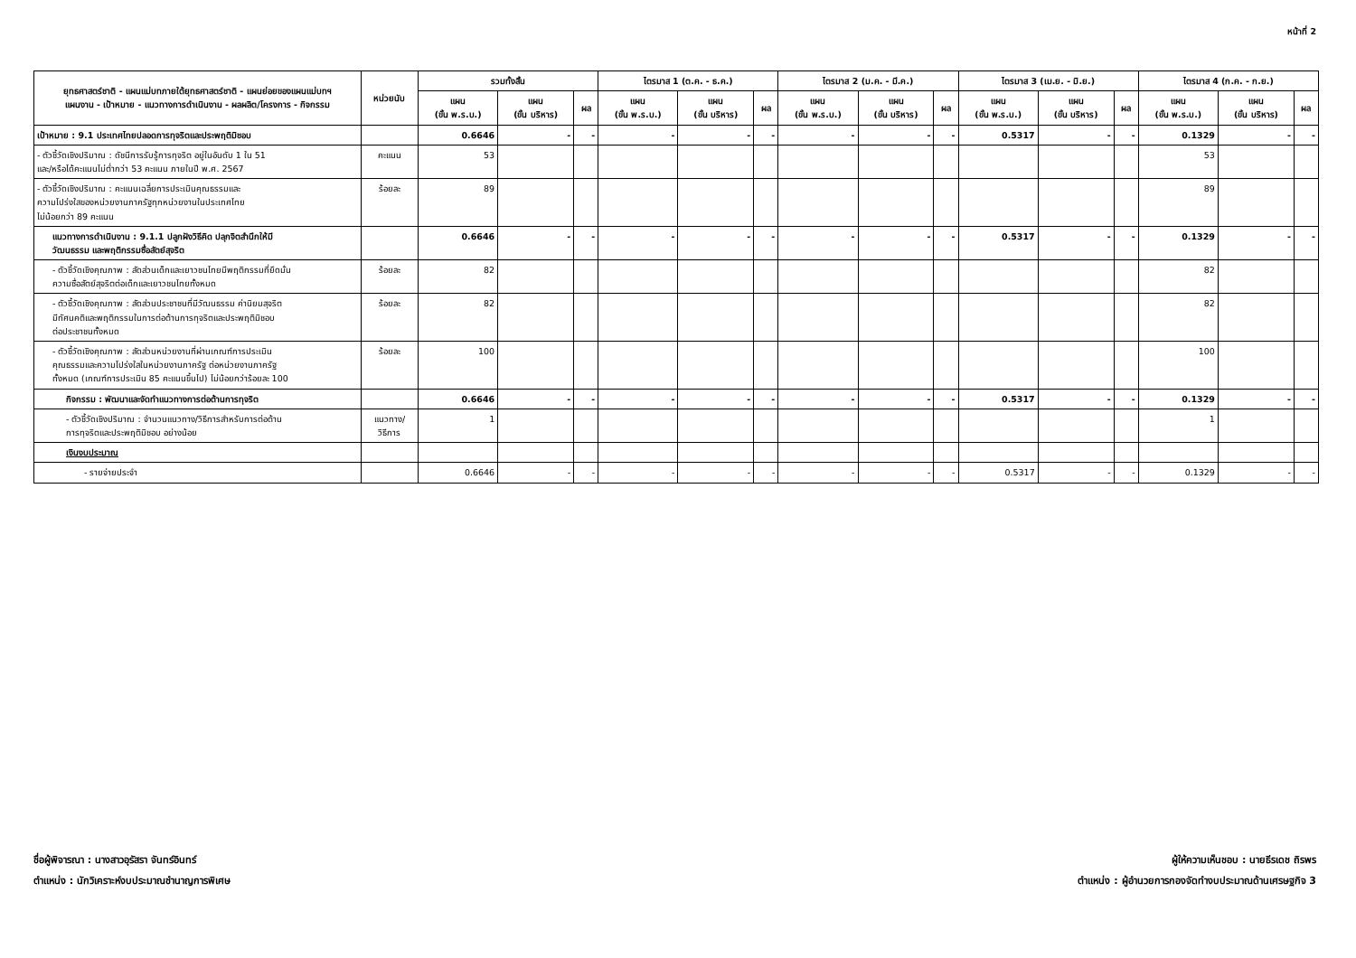หน้าที่ 2
| ยุทธศาสตร์ชาติ - แผนแม่บทภายใต้ยุทธศาสตร์ชาติ - แผนย่อยของแผนแม่บทฯ แผนงาน - เป้าหมาย - แนวทางการดำเนินงาน - ผลผลิต/โครงการ - กิจกรรม | หน่วยนับ | รวมทั้งสิ้น | | | ไตรมาส 1 (ต.ค. - ธ.ค.) | | | ไตรมาส 2 (ม.ค. - มี.ค.) | | | ไตรมาส 3 (เม.ย. - มิ.ย.) | | | ไตรมาส 4 (ก.ค. - ก.ย.) | | |
| --- | --- | --- | --- | --- | --- | --- | --- | --- | --- | --- | --- | --- | --- | --- | --- | --- |
| | | แผน (ขั้น พ.ร.บ.) | แผน (ขั้น บริหาร) | ผล | แผน (ขั้น พ.ร.บ.) | แผน (ขั้น บริหาร) | ผล | แผน (ขั้น พ.ร.บ.) | แผน (ขั้น บริหาร) | ผล | แผน (ขั้น พ.ร.บ.) | แผน (ขั้น บริหาร) | ผล | แผน (ขั้น พ.ร.บ.) | แผน (ขั้น บริหาร) | ผล |
| เป้าหมาย : 9.1 ประเทศไทยปลอดการทุจริตและประพฤติมิชอบ | | 0.6646 | - | - | - | - | - | - | - | - | 0.5317 | - | - | 0.1329 | - | - |
| - ตัวชี้วัดเชิงปริมาณ : ดัชนีการรับรู้การทุจริต อยู่ในอันดับ 1 ใน 51 และ/หรือได้คะแนนไม่ต่ำกว่า 53 คะแนน ภายในปี พ.ศ. 2567 | คะแนน | 53 | | | | | | | | | | | | 53 | | |
| - ตัวชี้วัดเชิงปริมาณ : คะแนนเฉลี่ยการประเมินคุณธรรมและ ความโปร่งใสของหน่วยงานภาครัฐทุกหน่วยงานในประเทศไทย ไม่น้อยกว่า 89 คะแนน | ร้อยละ | 89 | | | | | | | | | | | | 89 | | |
| แนวทางการดำเนินงาน : 9.1.1 ปลูกฝังวิธีคิด ปลุกจิตสำนึกให้มี วัฒนธรรม และพฤติกรรมซื่อสัตย์สุจริต | | 0.6646 | - | - | - | - | - | - | - | - | 0.5317 | - | - | 0.1329 | - | - |
| - ตัวชี้วัดเชิงคุณภาพ : สัดส่วนเด็กและเยาวชนไทยมีพฤติกรรมที่ยึดมั่น ความซื่อสัตย์สุจริตต่อเด็กและเยาวชนไทยทั้งหมด | ร้อยละ | 82 | | | | | | | | | | | | 82 | | |
| - ตัวชี้วัดเชิงคุณภาพ : สัดส่วนประชาชนที่มีวัฒนธรรม ค่านิยมสุจริต มีทัศนคติและพฤติกรรมในการต่อต้านการทุจริตและประพฤติมิชอบ ต่อประชาชนทั้งหมด | ร้อยละ | 82 | | | | | | | | | | | | 82 | | |
| - ตัวชี้วัดเชิงคุณภาพ : สัดส่วนหน่วยงานที่ผ่านเกณฑ์การประเมิน คุณธรรมและความโปร่งใสในหน่วยงานภาครัฐ ต่อหน่วยงานภาครัฐ ทั้งหมด (เกณฑ์การประเมิน 85 คะแนนขึ้นไป) ไม่น้อยกว่าร้อยละ 100 | ร้อยละ | 100 | | | | | | | | | | | | 100 | | |
| กิจกรรม : พัฒนาและจัดทำแนวทางการต่อต้านการทุจริต | | 0.6646 | - | - | - | - | - | - | - | - | 0.5317 | - | - | 0.1329 | - | - |
| - ตัวชี้วัดเชิงปริมาณ : จำนวนแนวทาง/วิธีการสำหรับการต่อต้าน การทุจริตและประพฤติมิชอบ อย่างน้อย | แนวทาง/ วิธีการ | 1 | | | | | | | | | | | | 1 | | |
| เงินงบประมาณ | | | | | | | | | | | | | | | | |
| - รายจ่ายประจำ | | 0.6646 | - | - | - | - | - | - | - | - | 0.5317 | - | - | 0.1329 | - | - |
ชื่อผู้พิจารณา : นางสาวอุรัสรา จันทร์อินทร์
ตำแหน่ง : นักวิเคราะห์งบประมาณชำนาญการพิเศษ
ผู้ให้ความเห็นชอบ : นายธีรเดช ถิรพร
ตำแหน่ง : ผู้อำนวยการกองจัดทำงบประมาณด้านเศรษฐกิจ 3